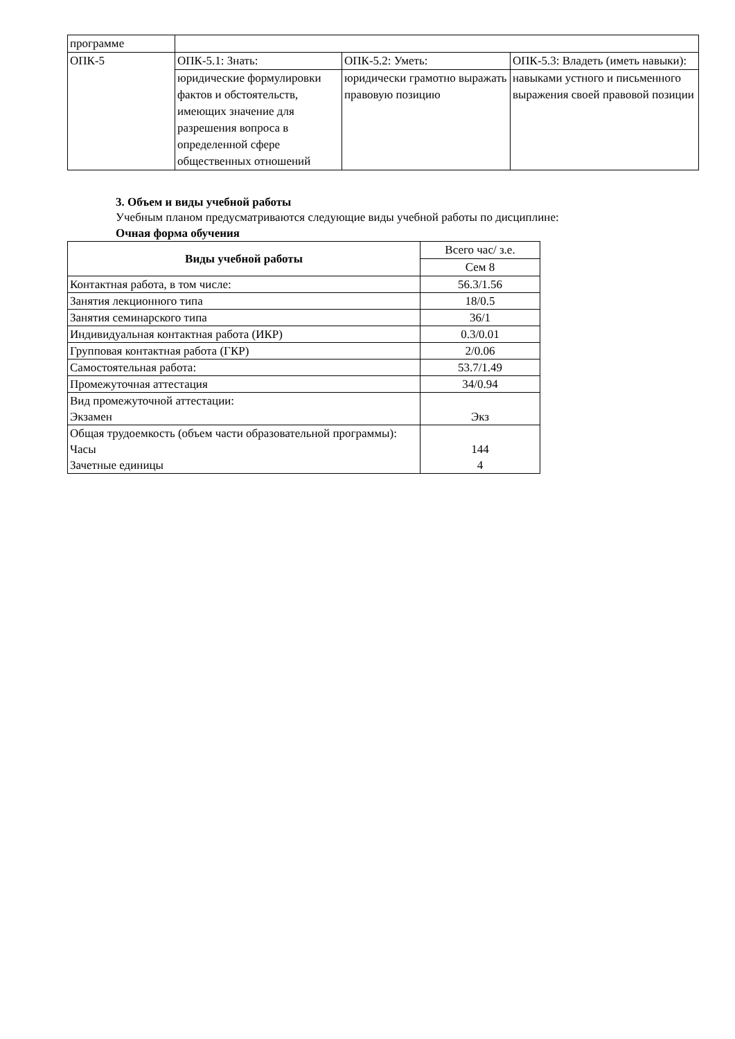| программе | | | |
| ОПК-5 | ОПК-5.1: Знать: | ОПК-5.2: Уметь: | ОПК-5.3: Владеть (иметь навыки): |
| | юридические формулировки фактов и обстоятельств, имеющих значение для разрешения вопроса в определенной сфере общественных отношений | юридически грамотно выражать правовую позицию | навыками устного и письменного выражения своей правовой позиции |
3. Объем и виды учебной работы
Учебным планом предусматриваются следующие виды учебной работы по дисциплине:
Очная форма обучения
| Виды учебной работы | Всего час/ з.е. |
| --- | --- |
| | Сем 8 |
| Контактная работа, в том числе: | 56.3/1.56 |
| Занятия лекционного типа | 18/0.5 |
| Занятия семинарского типа | 36/1 |
| Индивидуальная контактная работа (ИКР) | 0.3/0.01 |
| Групповая контактная работа (ГКР) | 2/0.06 |
| Самостоятельная работа: | 53.7/1.49 |
| Промежуточная аттестация | 34/0.94 |
| Вид промежуточной аттестации: Экзамен | Экз |
| Общая трудоемкость (объем части образовательной программы): Часы Зачетные единицы | 144 4 |